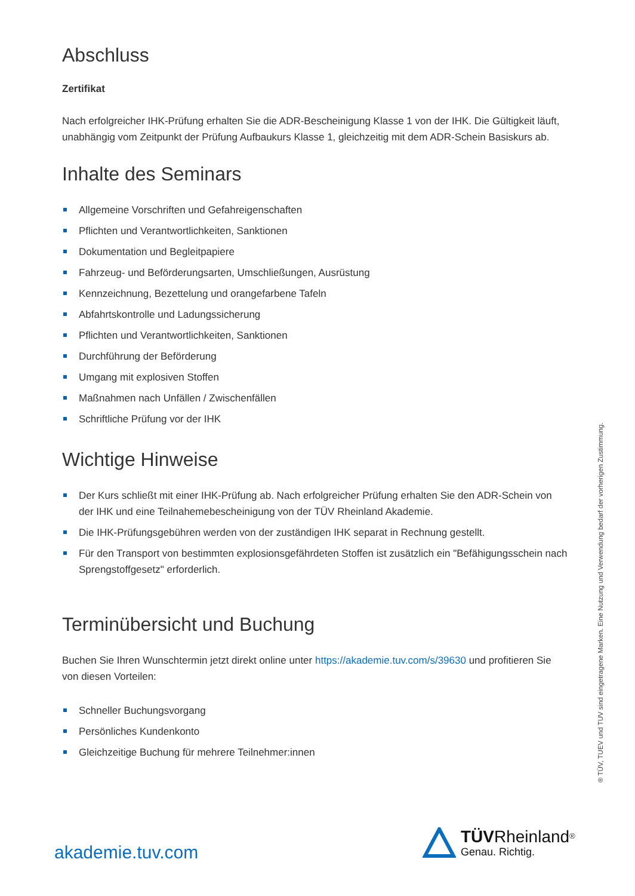Abschluss
Zertifikat
Nach erfolgreicher IHK-Prüfung erhalten Sie die ADR-Bescheinigung Klasse 1 von der IHK. Die Gültigkeit läuft, unabhängig vom Zeitpunkt der Prüfung Aufbaukurs Klasse 1, gleichzeitig mit dem ADR-Schein Basiskurs ab.
Inhalte des Seminars
Allgemeine Vorschriften und Gefahreigenschaften
Pflichten und Verantwortlichkeiten, Sanktionen
Dokumentation und Begleitpapiere
Fahrzeug- und Beförderungsarten, Umschließungen, Ausrüstung
Kennzeichnung, Bezettelung und orangefarbene Tafeln
Abfahrtskontrolle und Ladungssicherung
Pflichten und Verantwortlichkeiten, Sanktionen
Durchführung der Beförderung
Umgang mit explosiven Stoffen
Maßnahmen nach Unfällen / Zwischenfällen
Schriftliche Prüfung vor der IHK
Wichtige Hinweise
Der Kurs schließt mit einer IHK-Prüfung ab. Nach erfolgreicher Prüfung erhalten Sie den ADR-Schein von der IHK und eine Teilnahemebescheinigung von der TÜV Rheinland Akademie.
Die IHK-Prüfungsgebühren werden von der zuständigen IHK separat in Rechnung gestellt.
Für den Transport von bestimmten explosionsgefährdeten Stoffen ist zusätzlich ein "Befähigungsschein nach Sprengstoffgesetz" erforderlich.
Terminübersicht und Buchung
Buchen Sie Ihren Wunschtermin jetzt direkt online unter https://akademie.tuv.com/s/39630 und profitieren Sie von diesen Vorteilen:
Schneller Buchungsvorgang
Persönliches Kundenkonto
Gleichzeitige Buchung für mehrere Teilnehmer:innen
® TÜV, TUEV und TUV sind eingetragene Marken. Eine Nutzung und Verwendung bedarf der vorherigen Zustimmung.
akademie.tuv.com
TÜV Rheinland<sup>®</sup>
Genau. Richtig.